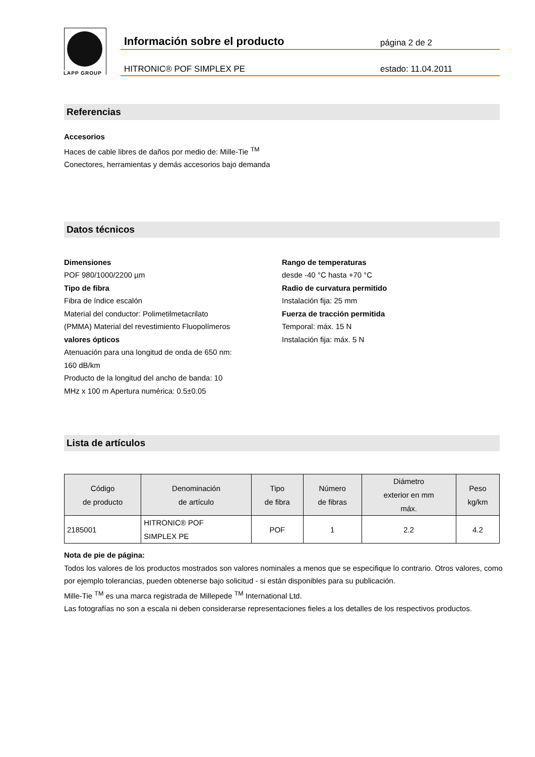LAPP GROUP
Información sobre el producto
página 2 de 2
HITRONIC® POF SIMPLEX PE
estado: 11.04.2011
Referencias
Accesorios
Haces de cable libres de daños por medio de: Mille-Tie <sup>TM</sup>
Conectores, herramientas y demás accesorios bajo demanda
Datos técnicos
Dimensiones
POF 980/1000/2200 µm
Tipo de fibra
Fibra de índice escalón
Material del conductor: Polimetilmetacrilato
(PMMA) Material del revestimiento Fluopolímeros
valores ópticos
Atenuación para una longitud de onda de 650 nm:
160 dB/km
Producto de la longitud del ancho de banda: 10
MHz x 100 m Apertura numérica: 0.5±0.05
Rango de temperaturas
desde -40 °C hasta +70 °C
Radio de curvatura permitido
Instalación fija: 25 mm
Fuerza de tracción permitida
Temporal: máx. 15 N
Instalación fija: máx. 5 N
Lista de artículos
| Código de producto | Denominación de artículo | Tipo de fibra | Número de fibras | Diámetro exterior en mm máx. | Peso kg/km |
| --- | --- | --- | --- | --- | --- |
| 2185001 | HITRONIC® POF SIMPLEX PE | POF | 1 | 2.2 | 4.2 |
Nota de pie de página:
Todos los valores de los productos mostrados son valores nominales a menos que se especifique lo contrario. Otros valores, como por ejemplo tolerancias, pueden obtenerse bajo solicitud - si están disponibles para su publicación.
Mille-Tie <sup>TM</sup> es una marca registrada de Millepede <sup>TM</sup> International Ltd.
Las fotografías no son a escala ni deben considerarse representaciones fieles a los detalles de los respectivos productos.